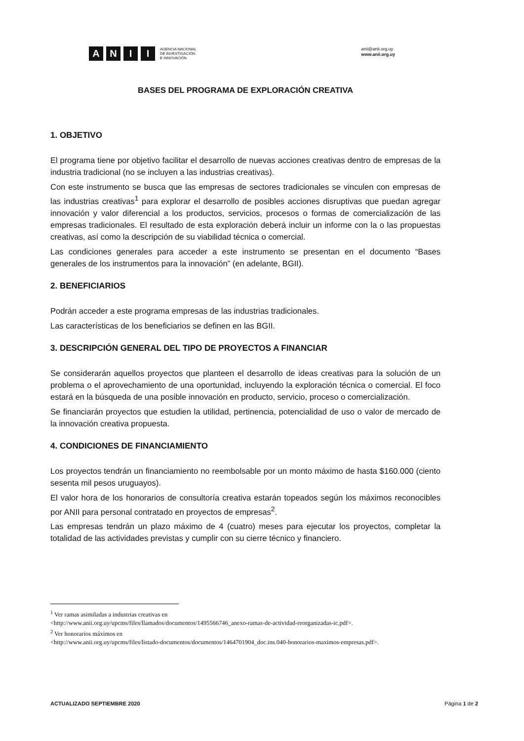A N I I
AGENCIA NACIONAL
DE INVESTIGACIÓN
E INNOVACIÓN
anii@anii.org.uy
www.anii.org.uy
BASES DEL PROGRAMA DE EXPLORACIÓN CREATIVA
1. OBJETIVO
El programa tiene por objetivo facilitar el desarrollo de nuevas acciones creativas dentro de empresas de la industria tradicional (no se incluyen a las industrias creativas).
Con este instrumento se busca que las empresas de sectores tradicionales se vinculen con empresas de las industrias creativas<sup>1</sup> para explorar el desarrollo de posibles acciones disruptivas que puedan agregar innovación y valor diferencial a los productos, servicios, procesos o formas de comercialización de las empresas tradicionales. El resultado de esta exploración deberá incluir un informe con la o las propuestas creativas, así como la descripción de su viabilidad técnica o comercial.
Las condiciones generales para acceder a este instrumento se presentan en el documento “Bases generales de los instrumentos para la innovación” (en adelante, BGII).
2. BENEFICIARIOS
Podrán acceder a este programa empresas de las industrias tradicionales.
Las características de los beneficiarios se definen en las BGII.
3. DESCRIPCIÓN GENERAL DEL TIPO DE PROYECTOS A FINANCIAR
Se considerarán aquellos proyectos que planteen el desarrollo de ideas creativas para la solución de un problema o el aprovechamiento de una oportunidad, incluyendo la exploración técnica o comercial. El foco estará en la búsqueda de una posible innovación en producto, servicio, proceso o comercialización.
Se financiarán proyectos que estudien la utilidad, pertinencia, potencialidad de uso o valor de mercado de la innovación creativa propuesta.
4. CONDICIONES DE FINANCIAMIENTO
Los proyectos tendrán un financiamiento no reembolsable por un monto máximo de hasta $160.000 (ciento sesenta mil pesos uruguayos).
El valor hora de los honorarios de consultoría creativa estarán topeados según los máximos reconocibles por ANII para personal contratado en proyectos de empresas<sup>2</sup>.
Las empresas tendrán un plazo máximo de 4 (cuatro) meses para ejecutar los proyectos, completar la totalidad de las actividades previstas y cumplir con su cierre técnico y financiero.
<sup>1</sup> Ver ramas asimiladas a industrias creativas en
<http://www.anii.org.uy/upcms/files/llamados/documentos/1495566746_anexo-ramas-de-actividad-reorganizadas-ic.pdf>.
<sup>2</sup> Ver honorarios máximos en
<http://www.anii.org.uy/upcms/files/listado-documentos/documentos/1464701904_doc.ins.040-honorarios-maximos-empresas.pdf>.
ACTUALIZADO SEPTIEMBRE 2020 Página 1 de 2